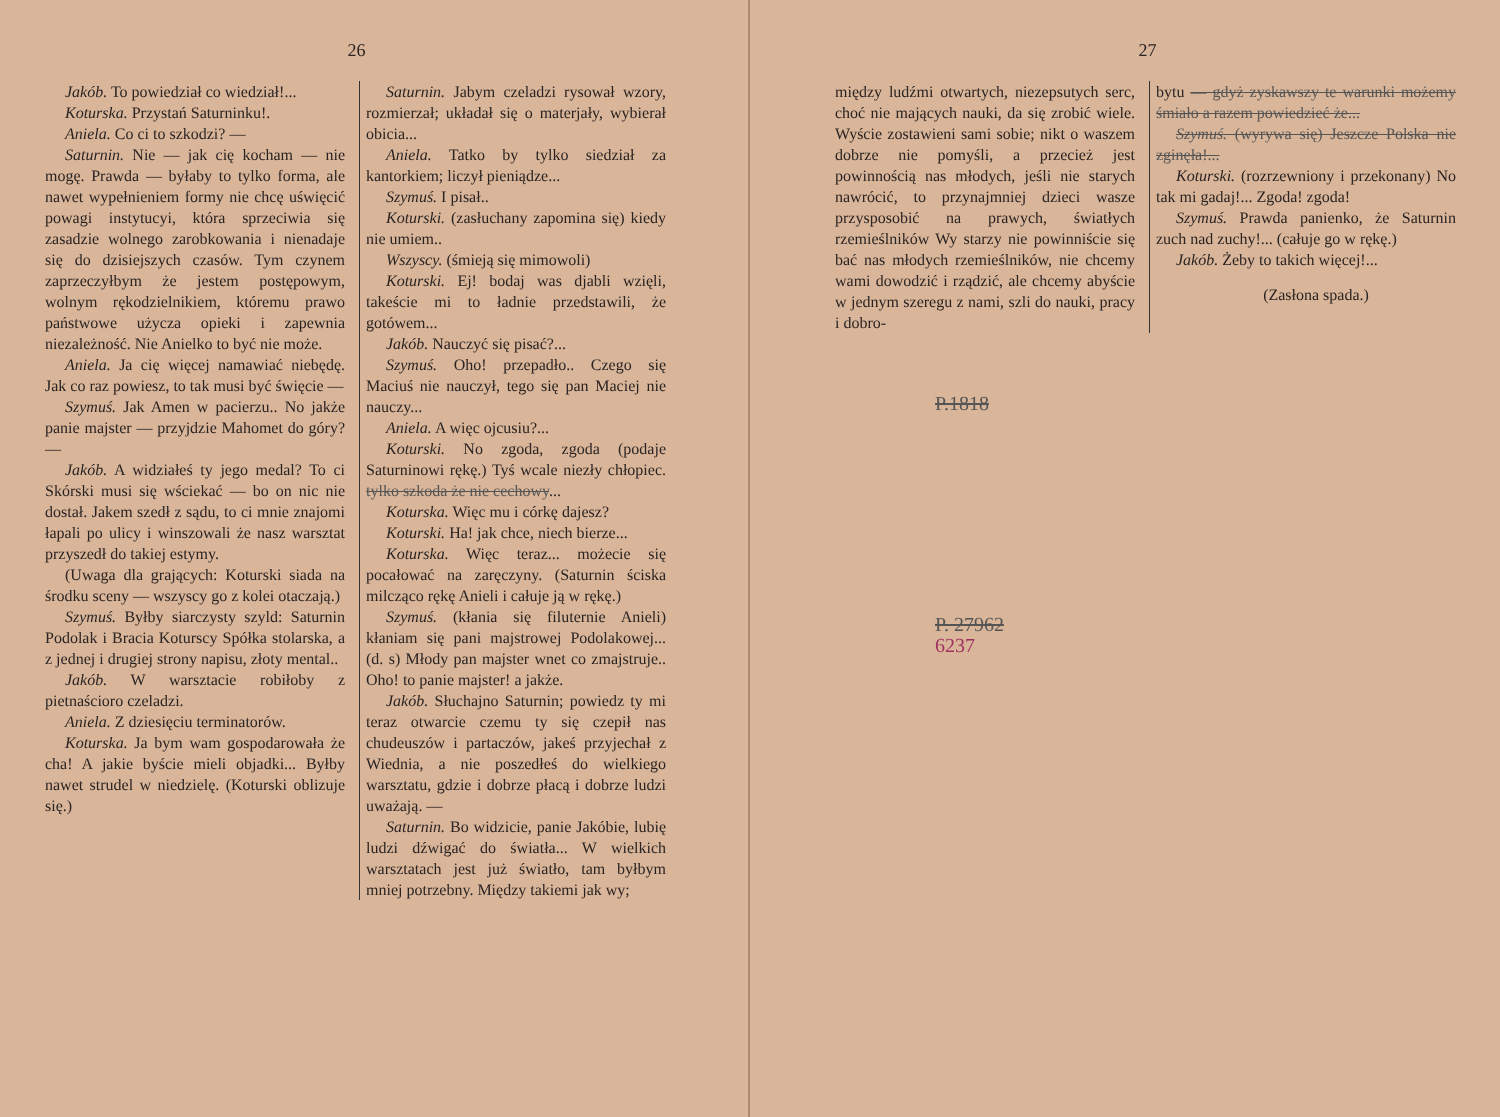26
Jakób. To powiedział co wiedział!...
Koturska. Przystań Saturninku!.
Aniela. Co ci to szkodzi? —
Saturnin. Nie — jak cię kocham — nie mogę. Prawda — byłaby to tylko forma, ale nawet wypełnieniem formy nie chcę uświęcić powagi instytucyi, która sprzeciwia się zasadzie wolnego zarobkowania i nienadaje się do dzisiejszych czasów. Tym czynem zaprzeczyłbym że jestem postępowym, wolnym rękodzielnikiem, któremu prawo państwowe użycza opieki i zapewnia niezależność. Nie Anielko to być nie może.
Aniela. Ja cię więcej namawiać niebędę. Jak co raz powiesz, to tak musi być święcie —
Szymuś. Jak Amen w pacierzu.. No jakże panie majster — przyjdzie Mahomet do góry? —
Jakób. A widziałeś ty jego medal? To ci Skórski musi się wściekać — bo on nic nie dostał. Jakem szedł z sądu, to ci mnie znajomi łapali po ulicy i winszowali że nasz warsztat przyszedł do takiej estymy.
(Uwaga dla grających: Koturski siada na środku sceny — wszyscy go z kolei otaczają.)
Szymuś. Byłby siarczysty szyld: Saturnin Podolak i Bracia Koturscy Spółka stolarska, a z jednej i drugiej strony napisu, złoty mental..
Jakób. W warsztacie robiłoby z pietnaścioro czeladzi.
Aniela. Z dziesięciu terminatorów.
Koturska. Ja bym wam gospodarowała że cha! A jakie byście mieli objadki... Byłby nawet strudel w niedzielę. (Koturski oblizuje się.)
Saturnin. Jabym czeladzi rysował wzory, rozmierzał; układał się o materjały, wybierał obicia...
Aniela. Tatko by tylko siedział za kantorkiem; liczył pieniądze...
Szymuś. I pisał..
Koturski. (zasłuchany zapomina się) kiedy nie umiem..
Wszyscy. (śmieją się mimowoli)
Koturski. Ej! bodaj was djabli wzięli, takeście mi to ładnie przedstawili, że gotówem...
Jakób. Nauczyć się pisać?...
Szymuś. Oho! przepadło.. Czego się Maciuś nie nauczył, tego się pan Maciej nie nauczy...
Aniela. A więc ojcusiu?...
Koturski. No zgoda, zgoda (podaje Saturninowi rękę.) Tyś wcale niezły chłopiec. tylko szkoda że nie cechowy...
Koturska. Więc mu i córkę dajesz?
Koturski. Ha! jak chce, niech bierze...
Koturska. Więc teraz... możecie się pocałować na zaręczyny. (Saturnin ściska milcząco rękę Anieli i całuje ją w rękę.)
Szymuś. (kłania się filuternie Anieli) kłaniam się pani majstrowej Podolakowej... (d. s) Młody pan majster wnet co zmajstruje.. Oho! to panie majster! a jakże.
Jakób. Słuchajno Saturnin; powiedz ty mi teraz otwarcie czemu ty się czepił nas chudeuszów i partaczów, jakeś przyjechał z Wiednia, a nie poszedłeś do wielkiego warsztatu, gdzie i dobrze płacą i dobrze ludzi uważają. —
Saturnin. Bo widzicie, panie Jakóbie, lubię ludzi dźwigać do światła... W wielkich warsztatach jest już światło, tam byłbym mniej potrzebny. Między takiemi jak wy;
27
między ludźmi otwartych, niezepsutych serc, choć nie mających nauki, da się zrobić wiele. Wyście zostawieni sami sobie; nikt o waszem dobrze nie pomyśli, a przecież jest powinnością nas młodych, jeśli nie starych nawrócić, to przynajmniej dzieci wasze przysposobić na prawych, światłych rzemieślników Wy starzy nie powinniście się bać nas młodych rzemieślników, nie chcemy wami dowodzić i rządzić, ale chcemy abyście w jednym szeregu z nami, szli do nauki, pracy i dobro-
bytu — gdyż zyskawszy te warunki możemy śmiało a razem powiedzieć że...
Szymuś. (wyrywa się) Jeszcze Polska nie zginęła!...
Koturski. (rozrzewniony i przekonany) No tak mi gadaj!... Zgoda! zgoda!
Szymuś. Prawda panienko, że Saturnin zuch nad zuchy!... (całuje go w rękę.)
Jakób. Żeby to takich więcej!...
(Zasłona spada.)
P.1818
P. 27962
6237